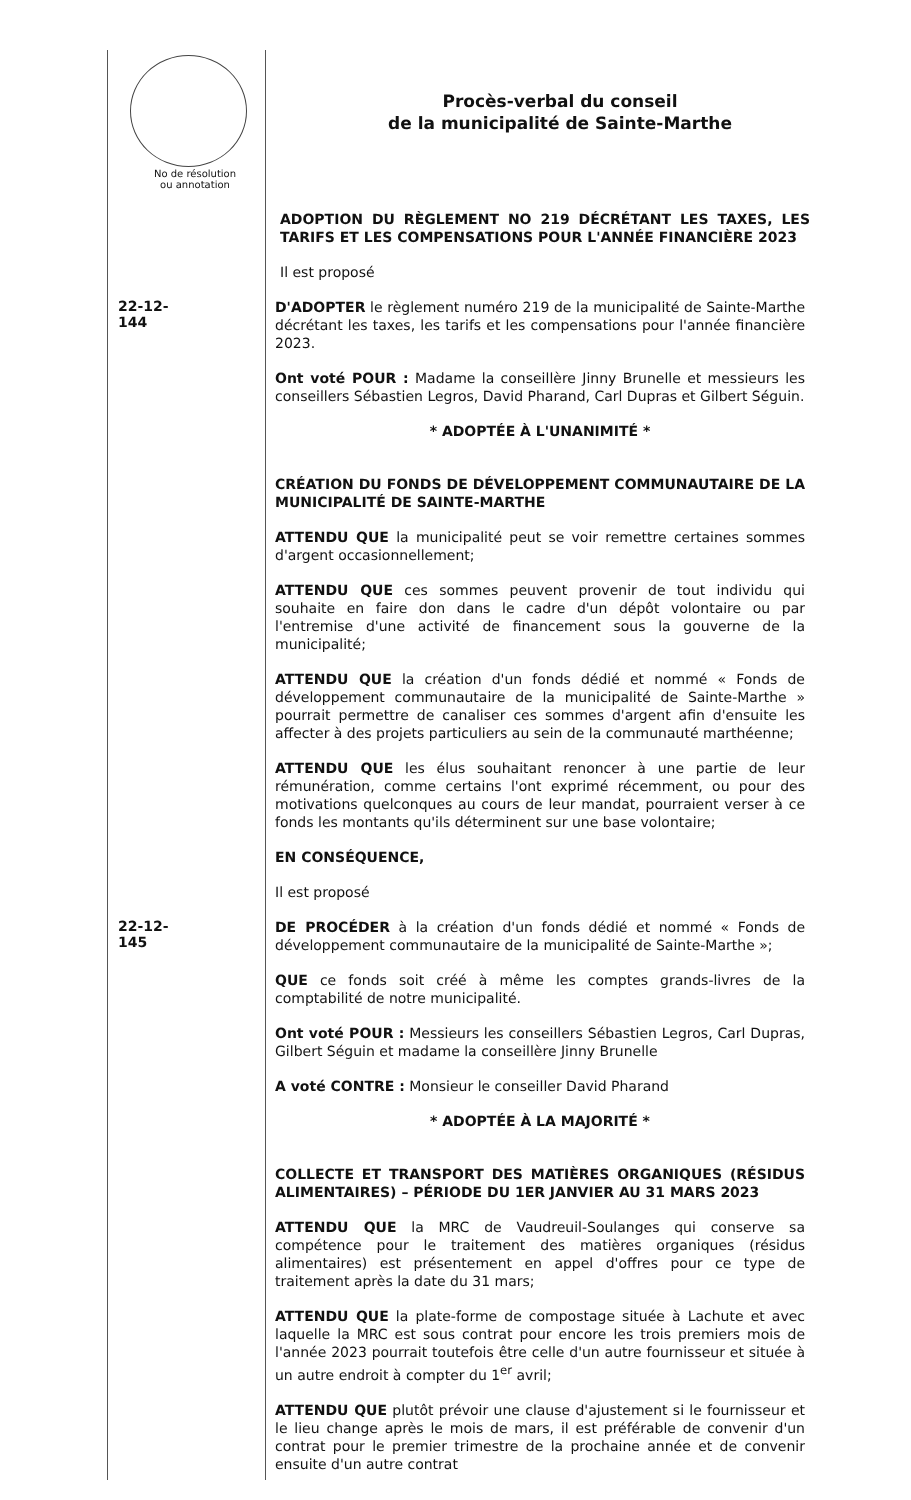No de résolution
ou annotation
Procès-verbal du conseil
de la municipalité de Sainte-Marthe
ADOPTION DU RÈGLEMENT NO 219 DÉCRÉTANT LES TAXES, LES TARIFS ET LES COMPENSATIONS POUR L'ANNÉE FINANCIÈRE 2023
Il est proposé
22-12-144
D'ADOPTER le règlement numéro 219 de la municipalité de Sainte-Marthe décrétant les taxes, les tarifs et les compensations pour l'année financière 2023.
Ont voté POUR : Madame la conseillère Jinny Brunelle et messieurs les conseillers Sébastien Legros, David Pharand, Carl Dupras et Gilbert Séguin.
* ADOPTÉE À L'UNANIMITÉ *
CRÉATION DU FONDS DE DÉVELOPPEMENT COMMUNAUTAIRE DE LA MUNICIPALITÉ DE SAINTE-MARTHE
ATTENDU QUE la municipalité peut se voir remettre certaines sommes d'argent occasionnellement;
ATTENDU QUE ces sommes peuvent provenir de tout individu qui souhaite en faire don dans le cadre d'un dépôt volontaire ou par l'entremise d'une activité de financement sous la gouverne de la municipalité;
ATTENDU QUE la création d'un fonds dédié et nommé « Fonds de développement communautaire de la municipalité de Sainte-Marthe » pourrait permettre de canaliser ces sommes d'argent afin d'ensuite les affecter à des projets particuliers au sein de la communauté marthéenne;
ATTENDU QUE les élus souhaitant renoncer à une partie de leur rémunération, comme certains l'ont exprimé récemment, ou pour des motivations quelconques au cours de leur mandat, pourraient verser à ce fonds les montants qu'ils déterminent sur une base volontaire;
EN CONSÉQUENCE,
Il est proposé
22-12-145
DE PROCÉDER à la création d'un fonds dédié et nommé « Fonds de développement communautaire de la municipalité de Sainte-Marthe »;
QUE ce fonds soit créé à même les comptes grands-livres de la comptabilité de notre municipalité.
Ont voté POUR : Messieurs les conseillers Sébastien Legros, Carl Dupras, Gilbert Séguin et madame la conseillère Jinny Brunelle
A voté CONTRE : Monsieur le conseiller David Pharand
* ADOPTÉE À LA MAJORITÉ *
COLLECTE ET TRANSPORT DES MATIÈRES ORGANIQUES (RÉSIDUS ALIMENTAIRES) – PÉRIODE DU 1ER JANVIER AU 31 MARS 2023
ATTENDU QUE la MRC de Vaudreuil-Soulanges qui conserve sa compétence pour le traitement des matières organiques (résidus alimentaires) est présentement en appel d'offres pour ce type de traitement après la date du 31 mars;
ATTENDU QUE la plate-forme de compostage située à Lachute et avec laquelle la MRC est sous contrat pour encore les trois premiers mois de l'année 2023 pourrait toutefois être celle d'un autre fournisseur et située à un autre endroit à compter du 1<sup>er</sup> avril;
ATTENDU QUE plutôt prévoir une clause d'ajustement si le fournisseur et le lieu change après le mois de mars, il est préférable de convenir d'un contrat pour le premier trimestre de la prochaine année et de convenir ensuite d'un autre contrat